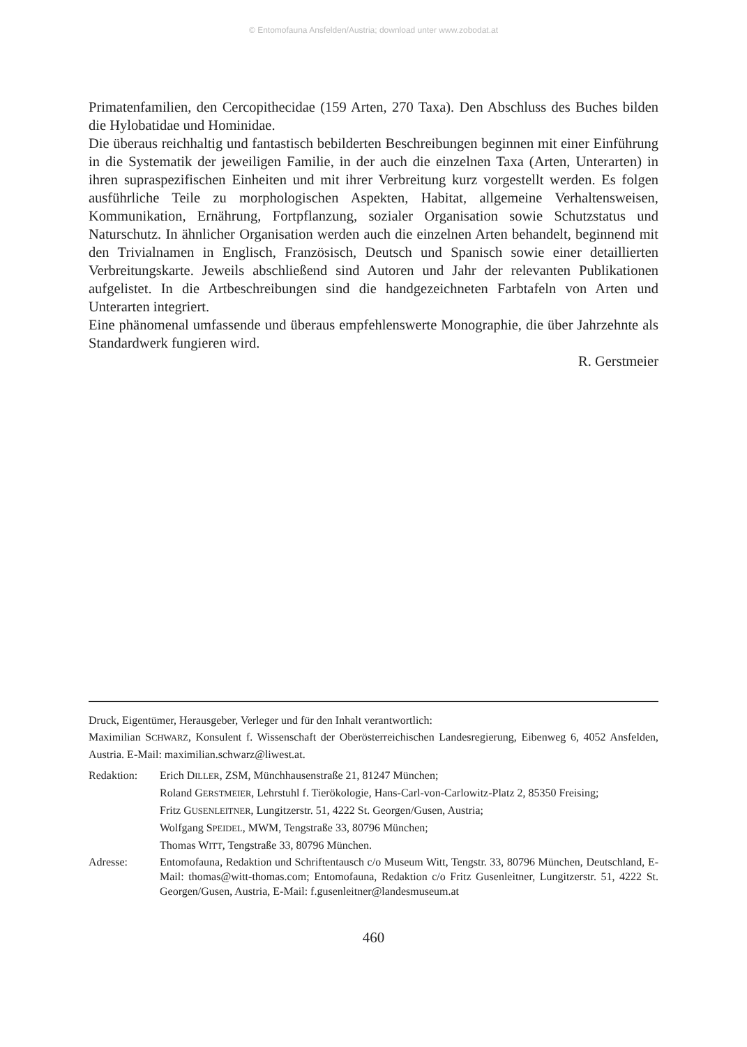© Entomofauna Ansfelden/Austria; download unter www.zobodat.at
Primatenfamilien, den Cercopithecidae (159 Arten, 270 Taxa). Den Abschluss des Buches bilden die Hylobatidae und Hominidae.
Die überaus reichhaltig und fantastisch bebilderten Beschreibungen beginnen mit einer Einführung in die Systematik der jeweiligen Familie, in der auch die einzelnen Taxa (Arten, Unterarten) in ihren supraspezifischen Einheiten und mit ihrer Verbreitung kurz vorgestellt werden. Es folgen ausführliche Teile zu morphologischen Aspekten, Habitat, allgemeine Verhaltensweisen, Kommunikation, Ernährung, Fortpflanzung, sozialer Organisation sowie Schutzstatus und Naturschutz. In ähnlicher Organisation werden auch die einzelnen Arten behandelt, beginnend mit den Trivialnamen in Englisch, Französisch, Deutsch und Spanisch sowie einer detaillierten Verbreitungskarte. Jeweils abschließend sind Autoren und Jahr der relevanten Publikationen aufgelistet. In die Artbeschreibungen sind die handgezeichneten Farbtafeln von Arten und Unterarten integriert.
Eine phänomenal umfassende und überaus empfehlenswerte Monographie, die über Jahrzehnte als Standardwerk fungieren wird.
R. Gerstmeier
Druck, Eigentümer, Herausgeber, Verleger und für den Inhalt verantwortlich:
Maximilian SCHWARZ, Konsulent f. Wissenschaft der Oberösterreichischen Landesregierung, Eibenweg 6, 4052 Ansfelden, Austria. E-Mail: maximilian.schwarz@liwest.at.
Redaktion: Erich DILLER, ZSM, Münchhausenstraße 21, 81247 München;
Roland GERSTMEIER, Lehrstuhl f. Tierökologie, Hans-Carl-von-Carlowitz-Platz 2, 85350 Freising;
Fritz GUSENLEITNER, Lungitzerstr. 51, 4222 St. Georgen/Gusen, Austria;
Wolfgang SPEIDEL, MWM, Tengstraße 33, 80796 München;
Thomas WITT, Tengstraße 33, 80796 München.
Adresse: Entomofauna, Redaktion und Schriftentausch c/o Museum Witt, Tengstr. 33, 80796 München, Deutschland, E-Mail: thomas@witt-thomas.com; Entomofauna, Redaktion c/o Fritz Gusenleitner, Lungitzerstr. 51, 4222 St. Georgen/Gusen, Austria, E-Mail: f.gusenleitner@landesmuseum.at
460